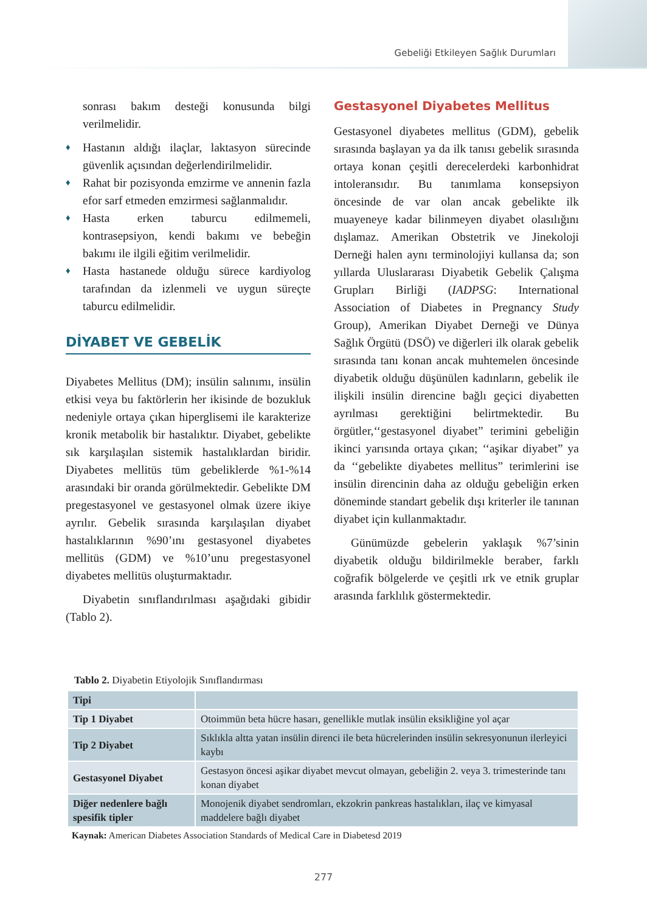Gebeliği Etkileyen Sağlık Durumları
sonrası bakım desteği konusunda bilgi verilmelidir.
♦ Hastanın aldığı ilaçlar, laktasyon sürecinde güvenlik açısından değerlendirilmelidir.
♦ Rahat bir pozisyonda emzirme ve annenin fazla efor sarf etmeden emzirmesi sağlanmalıdır.
♦ Hasta erken taburcu edilmemeli, kontrasepsiyon, kendi bakımı ve bebeğin bakımı ile ilgili eğitim verilmelidir.
♦ Hasta hastanede olduğu sürece kardiyolog tarafından da izlenmeli ve uygun süreçte taburcu edilmelidir.
DİYABET VE GEBELİK
Diyabetes Mellitus (DM); insülin salınımı, insülin etkisi veya bu faktörlerin her ikisinde de bozukluk nedeniyle ortaya çıkan hiperglisemi ile karakterize kronik metabolik bir hastalıktır. Diyabet, gebelikte sık karşılaşılan sistemik hastalıklardan biridir. Diyabetes mellitüs tüm gebeliklerde %1-%14 arasındaki bir oranda görülmektedir. Gebelikte DM pregestasyonel ve gestasyonel olmak üzere ikiye ayrılır. Gebelik sırasında karşılaşılan diyabet hastalıklarının %90’ını gestasyonel diyabetes mellitüs (GDM) ve %10’unu pregestasyonel diyabetes mellitüs oluşturmaktadır.
Diyabetin sınıflandırılması aşağıdaki gibidir (Tablo 2).
Gestasyonel Diyabetes Mellitus
Gestasyonel diyabetes mellitus (GDM), gebelik sırasında başlayan ya da ilk tanısı gebelik sırasında ortaya konan çeşitli derecelerdeki karbonhidrat intoleransıdır. Bu tanımlama konsepsiyon öncesinde de var olan ancak gebelikte ilk muayeneye kadar bilinmeyen diyabet olasılığını dışlamaz. Amerikan Obstetrik ve Jinekoloji Derneği halen aynı terminolojiyi kullansa da; son yıllarda Uluslararası Diyabetik Gebelik Çalışma Grupları Birliği (IADPSG: International Association of Diabetes in Pregnancy Study Group), Amerikan Diyabet Derneği ve Dünya Sağlık Örgütü (DSÖ) ve diğerleri ilk olarak gebelik sırasında tanı konan ancak muhtemelen öncesinde diyabetik olduğu düşünülen kadınların, gebelik ile ilişkili insülin direncine bağlı geçici diyabetten ayrılması gerektiğini belirtmektedir. Bu örgütler,‘‘gestasyonel diyabet” terimini gebeliğin ikinci yarısında ortaya çıkan; ‘‘aşikar diyabet” ya da ‘‘gebelikte diyabetes mellitus” terimlerini ise insülin direncinin daha az olduğu gebeliğin erken döneminde standart gebelik dışı kriterler ile tanınan diyabet için kullanmaktadır.
Günümüzde gebelerin yaklaşık %7’sinin diyabetik olduğu bildirilmekle beraber, farklı coğrafik bölgelerde ve çeşitli ırk ve etnik gruplar arasında farklılık göstermektedir.
Tablo 2. Diyabetin Etiyolojik Sınıflandırması
| Tipi | |
| --- | --- |
| Tip 1 Diyabet | Otoimmün beta hücre hasarı, genellikle mutlak insülin eksikliğine yol açar |
| Tip 2 Diyabet | Sıklıkla altta yatan insülin direnci ile beta hücrelerinden insülin sekresyonunun ilerleyici kaybı |
| Gestasyonel Diyabet | Gestasyon öncesi aşikar diyabet mevcut olmayan, gebeliğin 2. veya 3. trimesterinde tanı konan diyabet |
| Diğer nedenlere bağlı spesifik tipler | Monojenik diyabet sendromları, ekzokrin pankreas hastalıkları, ilaç ve kimyasal maddelere bağlı diyabet |
Kaynak: American Diabetes Association Standards of Medical Care in Diabetesd 2019
277